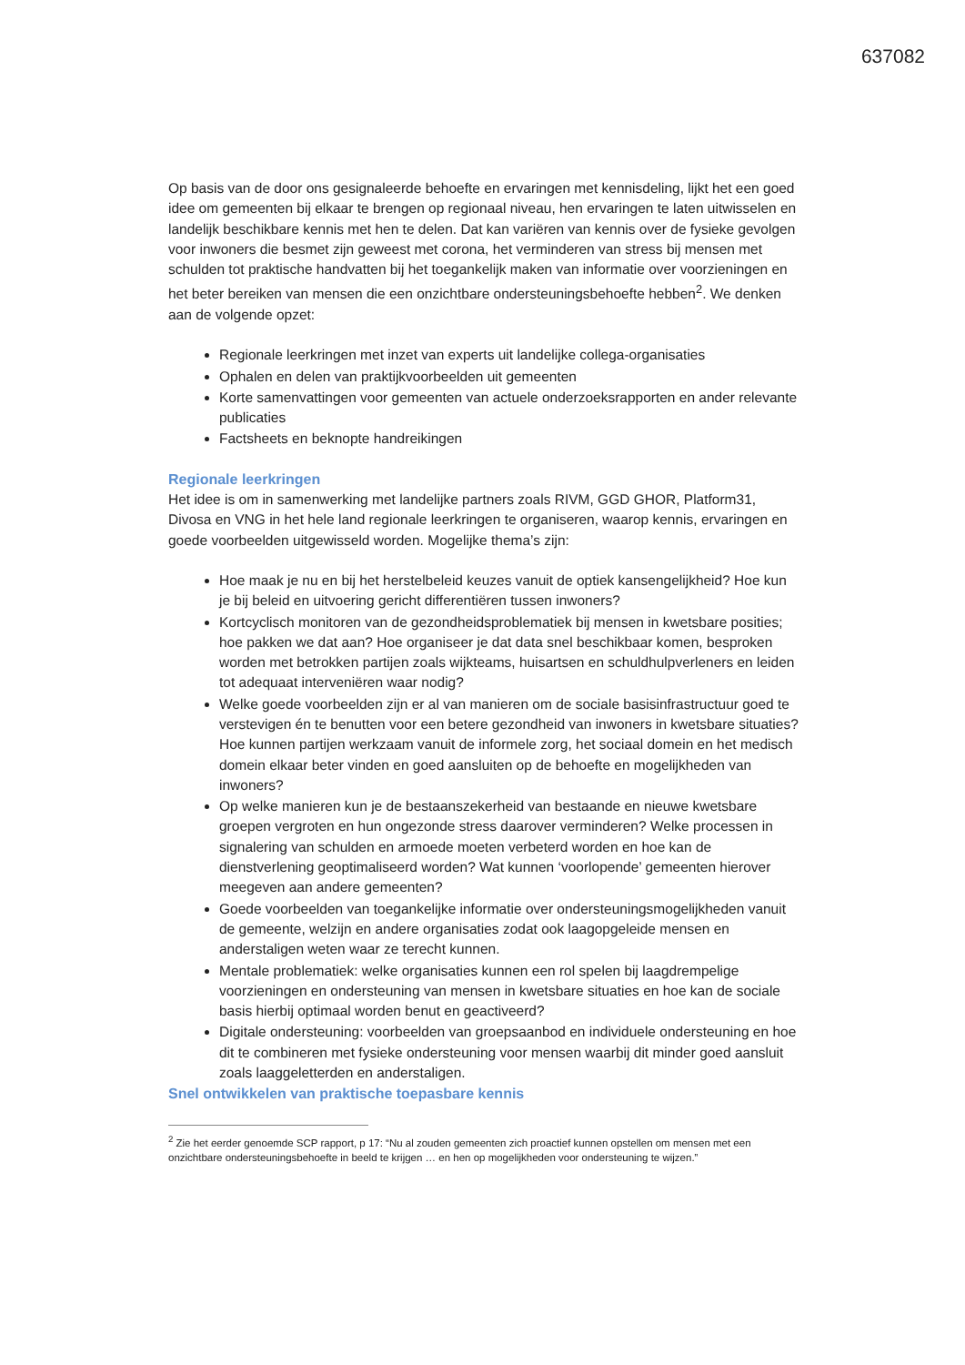637082
Op basis van de door ons gesignaleerde behoefte en ervaringen met kennisdeling, lijkt het een goed idee om gemeenten bij elkaar te brengen op regionaal niveau, hen ervaringen te laten uitwisselen en landelijk beschikbare kennis met hen te delen. Dat kan variëren van kennis over de fysieke gevolgen voor inwoners die besmet zijn geweest met corona, het verminderen van stress bij mensen met schulden tot praktische handvatten bij het toegankelijk maken van informatie over voorzieningen en het beter bereiken van mensen die een onzichtbare ondersteuningsbehoefte hebben<sup>2</sup>. We denken aan de volgende opzet:
Regionale leerkringen met inzet van experts uit landelijke collega-organisaties
Ophalen en delen van praktijkvoorbeelden uit gemeenten
Korte samenvattingen voor gemeenten van actuele onderzoeksrapporten en ander relevante publicaties
Factsheets en beknopte handreikingen
Regionale leerkringen
Het idee is om in samenwerking met landelijke partners zoals RIVM, GGD GHOR, Platform31, Divosa en VNG in het hele land regionale leerkringen te organiseren, waarop kennis, ervaringen en goede voorbeelden uitgewisseld worden. Mogelijke thema’s zijn:
Hoe maak je nu en bij het herstelbeleid keuzes vanuit de optiek kansengelijkheid? Hoe kun je bij beleid en uitvoering gericht differentiëren tussen inwoners?
Kortcyclisch monitoren van de gezondheidsproblematiek bij mensen in kwetsbare posities; hoe pakken we dat aan? Hoe organiseer je dat data snel beschikbaar komen, besproken worden met betrokken partijen zoals wijkteams, huisartsen en schuldhulpverleners en leiden tot adequaat interveniëren waar nodig?
Welke goede voorbeelden zijn er al van manieren om de sociale basisinfrastructuur goed te verstevigen én te benutten voor een betere gezondheid van inwoners in kwetsbare situaties? Hoe kunnen partijen werkzaam vanuit de informele zorg, het sociaal domein en het medisch domein elkaar beter vinden en goed aansluiten op de behoefte en mogelijkheden van inwoners?
Op welke manieren kun je de bestaanszekerheid van bestaande en nieuwe kwetsbare groepen vergroten en hun ongezonde stress daarover verminderen? Welke processen in signalering van schulden en armoede moeten verbeterd worden en hoe kan de dienstverlening geoptimaliseerd worden? Wat kunnen ‘voorlopende’ gemeenten hierover meegeven aan andere gemeenten?
Goede voorbeelden van toegankelijke informatie over ondersteuningsmogelijkheden vanuit de gemeente, welzijn en andere organisaties zodat ook laagopgeleide mensen en anderstaligen weten waar ze terecht kunnen.
Mentale problematiek: welke organisaties kunnen een rol spelen bij laagdrempelige voorzieningen en ondersteuning van mensen in kwetsbare situaties en hoe kan de sociale basis hierbij optimaal worden benut en geactiveerd?
Digitale ondersteuning: voorbeelden van groepsaanbod en individuele ondersteuning en hoe dit te combineren met fysieke ondersteuning voor mensen waarbij dit minder goed aansluit zoals laaggeletterden en anderstaligen.
Snel ontwikkelen van praktische toepasbare kennis
<sup>2</sup> Zie het eerder genoemde SCP rapport, p 17: “Nu al zouden gemeenten zich proactief kunnen opstellen om mensen met een onzichtbare ondersteuningsbehoefte in beeld te krijgen … en hen op mogelijkheden voor ondersteuning te wijzen.”